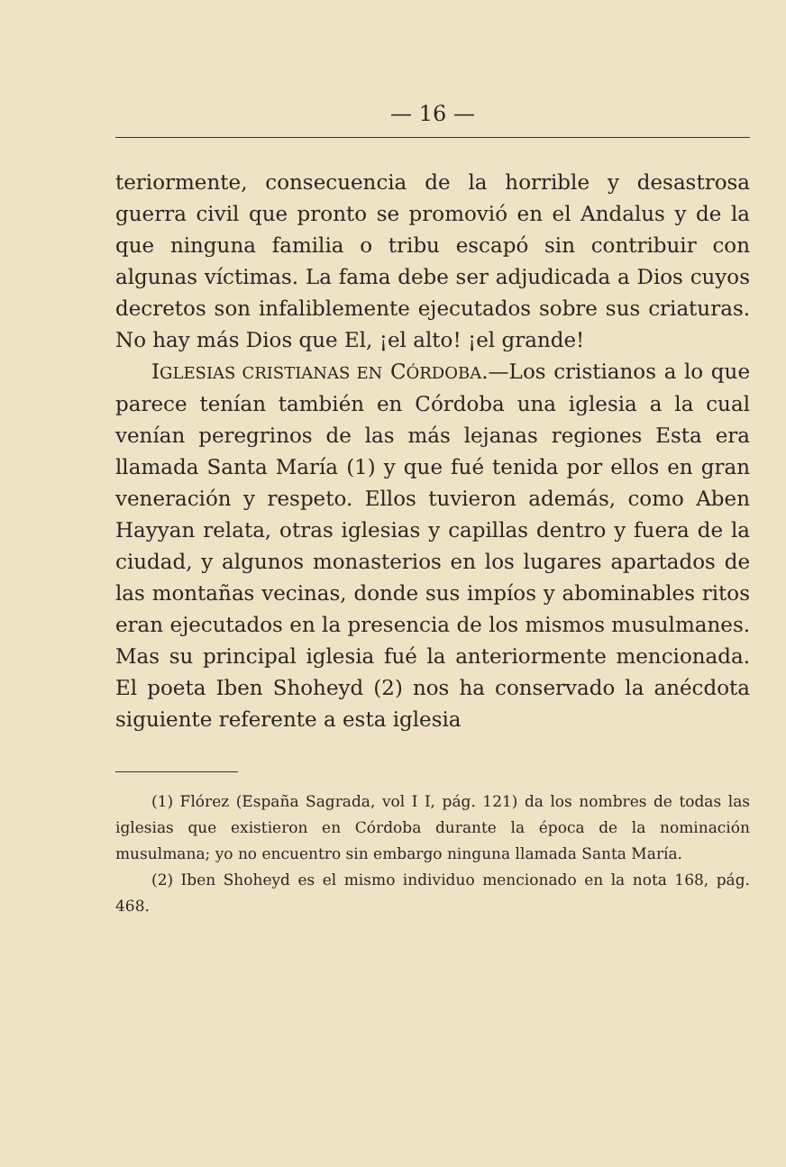— 16 —
teriormente, consecuencia de la horrible y desastrosa guerra civil que pronto se promovió en el Andalus y de la que ninguna familia o tribu escapó sin contribuir con algunas víctimas. La fama debe ser adjudicada a Dios cuyos decretos son infaliblemente ejecutados sobre sus criaturas. No hay más Dios que El, ¡el alto! ¡el grande!
IGLESIAS CRISTIANAS EN CÓRDOBA.—Los cristianos a lo que parece tenían también en Córdoba una iglesia a la cual venían peregrinos de las más lejanas regiones Esta era llamada Santa María (1) y que fué tenida por ellos en gran veneración y respeto. Ellos tuvieron además, como Aben Hayyan relata, otras iglesias y capillas dentro y fuera de la ciudad, y algunos monasterios en los lugares apartados de las montañas vecinas, donde sus impíos y abominables ritos eran ejecutados en la presencia de los mismos musulmanes. Mas su principal iglesia fué la anteriormente mencionada. El poeta Iben Shoheyd (2) nos ha conservado la anécdota siguiente referente a esta iglesia
(1) Flórez (España Sagrada, vol I I, pág. 121) da los nombres de todas las iglesias que existieron en Córdoba durante la época de la nominación musulmana; yo no encuentro sin embargo ninguna llamada Santa María.
(2) Iben Shoheyd es el mismo individuo mencionado en la nota 168, pág. 468.